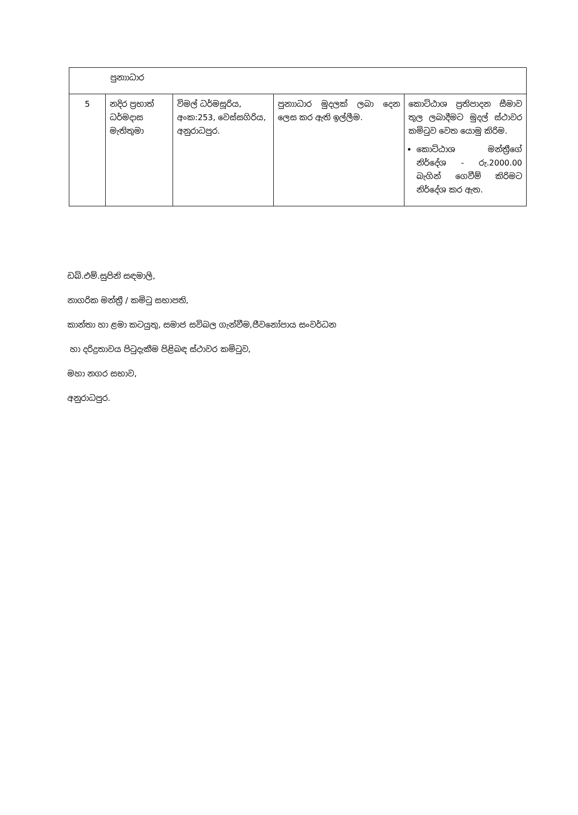| පුනාාධාර | | | | |
| 5 | නදිර ප්‍රභාත් ධර්මදාස මැතිතුමා | විමල් ධර්මසූරිය, අංක:253, වෙස්සගිරිය, අනුරාධපුර. | පුනාාධාර මුදලක් ලබා දෙන ලෙස කර ඇති ඉල්ලීම. | කොට්ඨාශ ප්‍රතිපාදන සීමාව තුල ලබාදීමට මුදල් ස්ථාවර කමිටුව වෙත යොමු කිරිම. කොට්ඨාශ මන්ත්‍රීගේ නිර්දේශ - රු.2000.00 බැගින් ගෙවීම් කිරිමට නිර්දේශ කර ඇත. |
ඩබ්.එම්.සුපිනි සඳමාලි,
නාගරික මන්ත්‍රී / කමිටු සභාපති,
කාන්තා හා ළමා කටයුතු, සමාජ සවිබල ගැන්වීම,ජීවනෝපාය සංවර්ධන
හා දරිද්‍රතාවය පිටුදැකීම පිළිබඳ ස්ථාවර කමිටුව,
මහා නගර සභාව,
අනුරාධපුර.